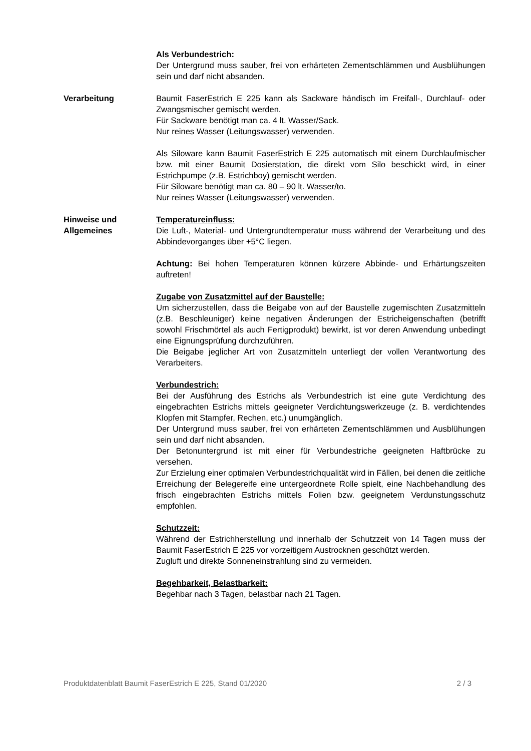Als Verbundestrich:
Der Untergrund muss sauber, frei von erhärteten Zementschlämmen und Ausblühungen sein und darf nicht absanden.
Verarbeitung Baumit FaserEstrich E 225 kann als Sackware händisch im Freifall-, Durchlauf- oder Zwangsmischer gemischt werden.
Für Sackware benötigt man ca. 4 lt. Wasser/Sack.
Nur reines Wasser (Leitungswasser) verwenden.
Als Siloware kann Baumit FaserEstrich E 225 automatisch mit einem Durchlaufmischer bzw. mit einer Baumit Dosierstation, die direkt vom Silo beschickt wird, in einer Estrichpumpe (z.B. Estrichboy) gemischt werden.
Für Siloware benötigt man ca. 80 – 90 lt. Wasser/to.
Nur reines Wasser (Leitungswasser) verwenden.
Hinweise und
Allgemeines
Temperatureinfluss:
Die Luft-, Material- und Untergrundtemperatur muss während der Verarbeitung und des Abbindevorganges über +5°C liegen.
Achtung: Bei hohen Temperaturen können kürzere Abbinde- und Erhärtungszeiten auftreten!
Zugabe von Zusatzmittel auf der Baustelle:
Um sicherzustellen, dass die Beigabe von auf der Baustelle zugemischten Zusatzmitteln (z.B. Beschleuniger) keine negativen Änderungen der Estricheigenschaften (betrifft sowohl Frischmörtel als auch Fertigprodukt) bewirkt, ist vor deren Anwendung unbedingt eine Eignungsprüfung durchzuführen.
Die Beigabe jeglicher Art von Zusatzmitteln unterliegt der vollen Verantwortung des Verarbeiters.
Verbundestrich:
Bei der Ausführung des Estrichs als Verbundestrich ist eine gute Verdichtung des eingebrachten Estrichs mittels geeigneter Verdichtungswerkzeuge (z. B. verdichtendes Klopfen mit Stampfer, Rechen, etc.) unumgänglich.
Der Untergrund muss sauber, frei von erhärteten Zementschlämmen und Ausblühungen sein und darf nicht absanden.
Der Betonuntergrund ist mit einer für Verbundestriche geeigneten Haftbrücke zu versehen.
Zur Erzielung einer optimalen Verbundestrichqualität wird in Fällen, bei denen die zeitliche Erreichung der Belegereife eine untergeordnete Rolle spielt, eine Nachbehandlung des frisch eingebrachten Estrichs mittels Folien bzw. geeignetem Verdunstungsschutz empfohlen.
Schutzzeit:
Während der Estrichherstellung und innerhalb der Schutzzeit von 14 Tagen muss der Baumit FaserEstrich E 225 vor vorzeitigem Austrocknen geschützt werden.
Zugluft und direkte Sonneneinstrahlung sind zu vermeiden.
Begehbarkeit, Belastbarkeit:
Begehbar nach 3 Tagen, belastbar nach 21 Tagen.
Produktdatenblatt Baumit FaserEstrich E 225, Stand 01/2020 2 / 3